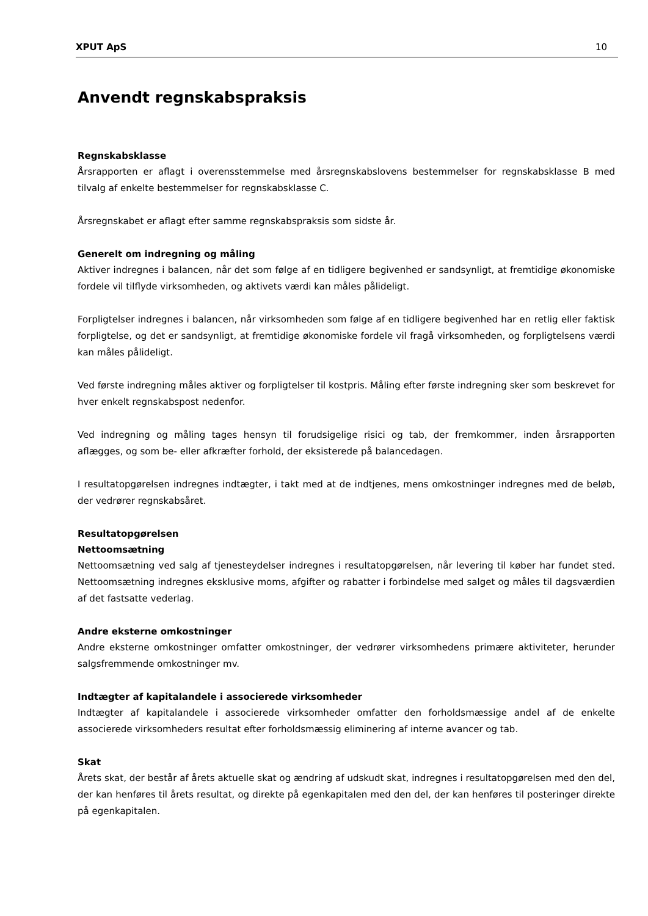XPUT ApS 10
Anvendt regnskabspraksis
Regnskabsklasse
Årsrapporten er aflagt i overensstemmelse med årsregnskabslovens bestemmelser for regnskabsklasse B med tilvalg af enkelte bestemmelser for regnskabsklasse C.
Årsregnskabet er aflagt efter samme regnskabspraksis som sidste år.
Generelt om indregning og måling
Aktiver indregnes i balancen, når det som følge af en tidligere begivenhed er sandsynligt, at fremtidige økonomiske fordele vil tilflyde virksomheden, og aktivets værdi kan måles pålideligt.
Forpligtelser indregnes i balancen, når virksomheden som følge af en tidligere begivenhed har en retlig eller faktisk forpligtelse, og det er sandsynligt, at fremtidige økonomiske fordele vil fragå virksomheden, og forpligtelsens værdi kan måles pålideligt.
Ved første indregning måles aktiver og forpligtelser til kostpris. Måling efter første indregning sker som beskrevet for hver enkelt regnskabspost nedenfor.
Ved indregning og måling tages hensyn til forudsigelige risici og tab, der fremkommer, inden årsrapporten aflægges, og som be- eller afkræfter forhold, der eksisterede på balancedagen.
I resultatopgørelsen indregnes indtægter, i takt med at de indtjenes, mens omkostninger indregnes med de beløb, der vedrører regnskabsåret.
Resultatopgørelsen
Nettoomsætning
Nettoomsætning ved salg af tjenesteydelser indregnes i resultatopgørelsen, når levering til køber har fundet sted. Nettoomsætning indregnes eksklusive moms, afgifter og rabatter i forbindelse med salget og måles til dagsværdien af det fastsatte vederlag.
Andre eksterne omkostninger
Andre eksterne omkostninger omfatter omkostninger, der vedrører virksomhedens primære aktiviteter, herunder salgsfremmende omkostninger mv.
Indtægter af kapitalandele i associerede virksomheder
Indtægter af kapitalandele i associerede virksomheder omfatter den forholdsmæssige andel af de enkelte associerede virksomheders resultat efter forholdsmæssig eliminering af interne avancer og tab.
Skat
Årets skat, der består af årets aktuelle skat og ændring af udskudt skat, indregnes i resultatopgørelsen med den del, der kan henføres til årets resultat, og direkte på egenkapitalen med den del, der kan henføres til posteringer direkte på egenkapitalen.